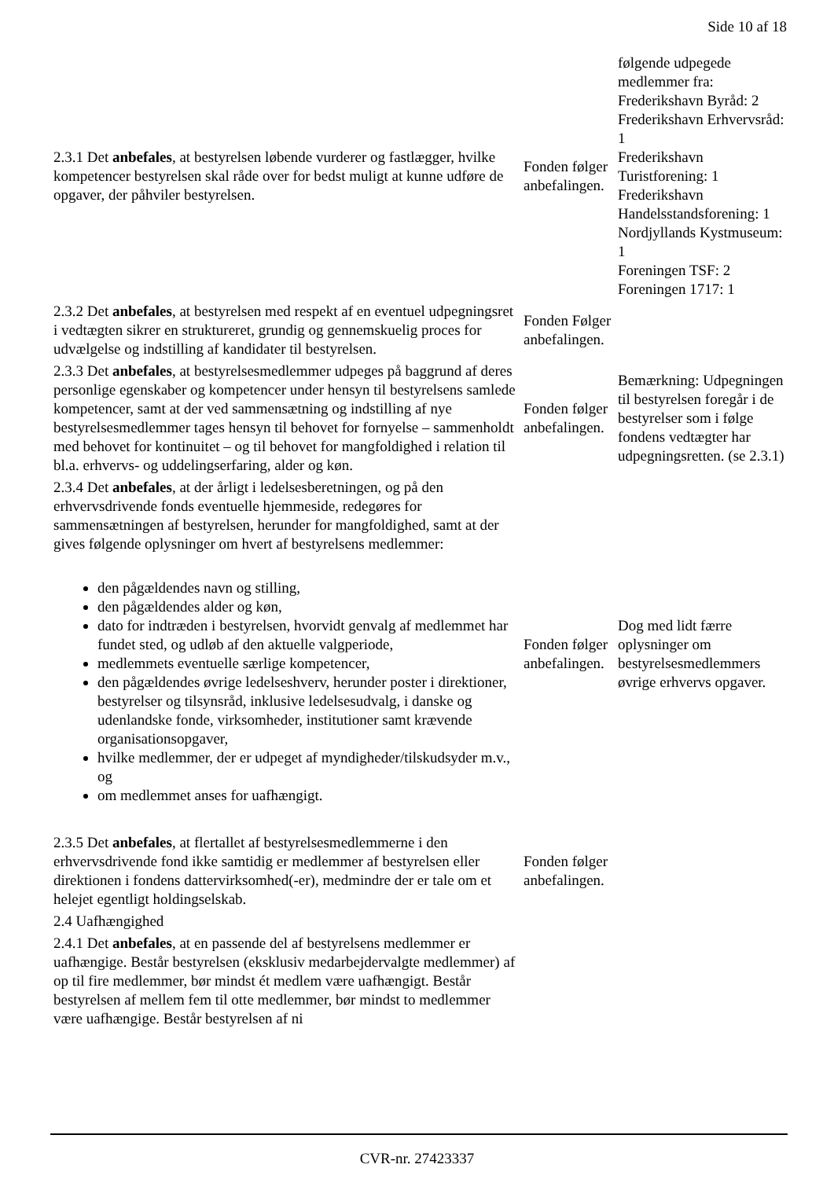Side 10 af 18
| 2.3.1 Det anbefales , at bestyrelsen løbende vurderer og fastlægger, hvilke kompetencer bestyrelsen skal råde over for bedst muligt at kunne udføre de opgaver, der påhviler bestyrelsen. | Fonden følger anbefalingen. | følgende udpegede medlemmer fra: Frederikshavn Byråd: 2 Frederikshavn Erhvervsråd: 1 Frederikshavn Turistforening: 1 Frederikshavn Handelsstandsforening: 1 Nordjyllands Kystmuseum: 1 Foreningen TSF: 2 Foreningen 1717: 1 |
| 2.3.2 Det anbefales , at bestyrelsen med respekt af en eventuel udpegningsret i vedtægten sikrer en struktureret, grundig og gennemskuelig proces for udvælgelse og indstilling af kandidater til bestyrelsen. | Fonden Følger anbefalingen. | |
| 2.3.3 Det anbefales , at bestyrelsesmedlemmer udpeges på baggrund af deres personlige egenskaber og kompetencer under hensyn til bestyrelsens samlede kompetencer, samt at der ved sammensætning og indstilling af nye bestyrelsesmedlemmer tages hensyn til behovet for fornyelse – sammenholdt med behovet for kontinuitet – og til behovet for mangfoldighed i relation til bl.a. erhvervs- og uddelingserfaring, alder og køn. | Fonden følger anbefalingen. | Bemærkning: Udpegningen til bestyrelsen foregår i de bestyrelser som i følge fondens vedtægter har udpegningsretten. (se 2.3.1) |
| 2.3.4 Det anbefales , at der årligt i ledelsesberetningen, og på den erhvervsdrivende fonds eventuelle hjemmeside, redegøres for sammensætningen af bestyrelsen, herunder for mangfoldighed, samt at der gives følgende oplysninger om hvert af bestyrelsens medlemmer: den pågældendes navn og stilling, den pågældendes alder og køn, dato for indtræden i bestyrelsen, hvorvidt genvalg af medlemmet har fundet sted, og udløb af den aktuelle valgperiode, medlemmets eventuelle særlige kompetencer, den pågældendes øvrige ledelseshverv, herunder poster i direktioner, bestyrelser og tilsynsråd, inklusive ledelsesudvalg, i danske og udenlandske fonde, virksomheder, institutioner samt krævende organisationsopgaver, hvilke medlemmer, der er udpeget af myndigheder/tilskudsyder m.v., og om medlemmet anses for uafhængigt. | Fonden følger anbefalingen. | Dog med lidt færre oplysninger om bestyrelsesmedlemmers øvrige erhvervs opgaver. |
| 2.3.5 Det anbefales , at flertallet af bestyrelsesmedlemmerne i den erhvervsdrivende fond ikke samtidig er medlemmer af bestyrelsen eller direktionen i fondens dattervirksomhed(-er), medmindre der er tale om et helejet egentligt holdingselskab. | Fonden følger anbefalingen. | |
| 2.4 Uafhængighed | | |
| 2.4.1 Det anbefales , at en passende del af bestyrelsens medlemmer er uafhængige. Består bestyrelsen (eksklusiv medarbejdervalgte medlemmer) af op til fire medlemmer, bør mindst ét medlem være uafhængigt. Består bestyrelsen af mellem fem til otte medlemmer, bør mindst to medlemmer være uafhængige. Består bestyrelsen af ni | | |
CVR-nr. 27423337